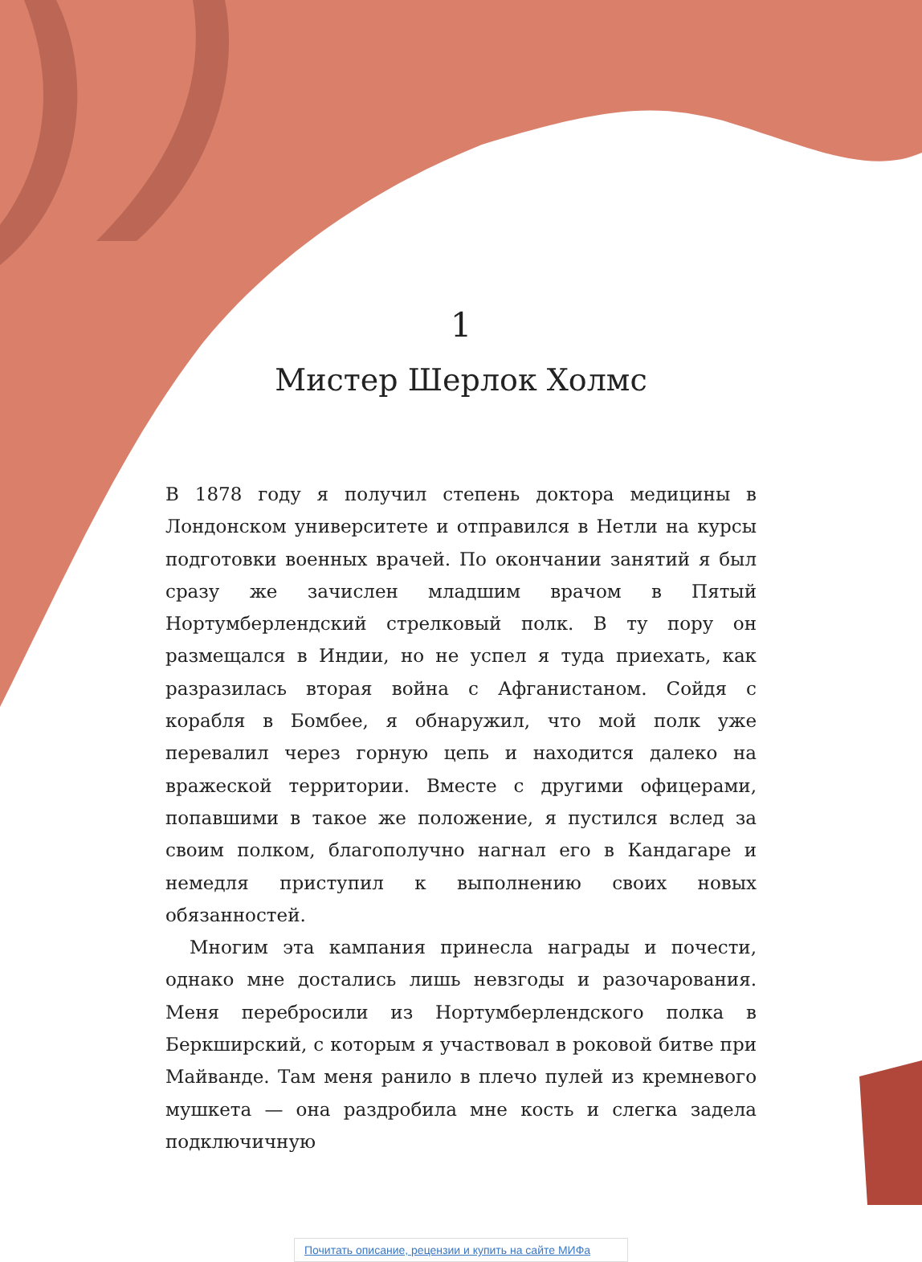1
Мистер Шерлок Холмс
В 1878 году я получил степень доктора медицины в Лондонском университете и отправился в Нетли на курсы подготовки военных врачей. По окончании занятий я был сразу же зачислен младшим врачом в Пятый Нортумберлендский стрелковый полк. В ту пору он размещался в Индии, но не успел я туда приехать, как разразилась вторая война с Афганистаном. Сойдя с корабля в Бомбее, я обнаружил, что мой полк уже перевалил через горную цепь и находится далеко на вражеской территории. Вместе с другими офицерами, попавшими в такое же положение, я пустился вслед за своим полком, благополучно нагнал его в Кандагаре и немедля приступил к выполнению своих новых обязанностей.
Многим эта кампания принесла награды и почести, однако мне достались лишь невзгоды и разочарования. Меня перебросили из Нортумберлендского полка в Беркширский, с которым я участвовал в роковой битве при Майванде. Там меня ранило в плечо пулей из кремневого мушкета — она раздробила мне кость и слегка задела подключичную
Почитать описание, рецензии и купить на сайте МИФа